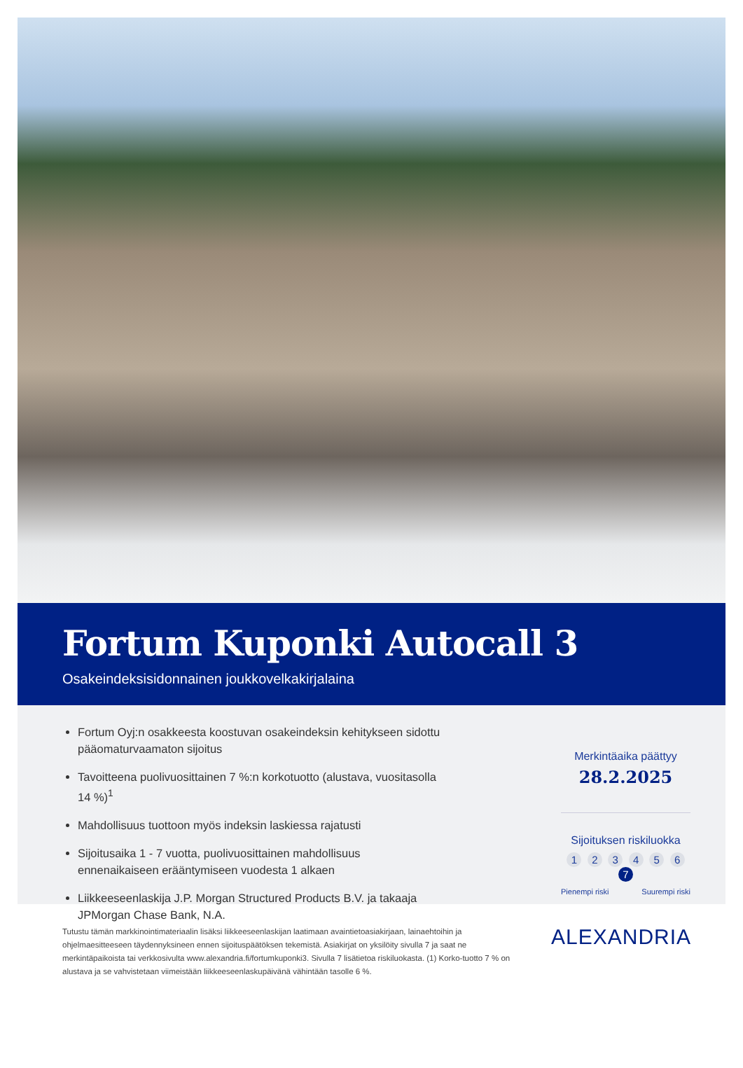Fortum Kuponki Autocall 3
Osakeindeksisidonnainen joukkovelkakirjalaina
Fortum Oyj:n osakkeesta koostuvan osakeindeksin kehitykseen sidottu pääomaturvaamaton sijoitus
Tavoitteena puolivuosittainen 7 %:n korkotuotto (alustava, vuositasolla 14 %)<sup>1</sup>
Mahdollisuus tuottoon myös indeksin laskiessa rajatusti
Sijoitusaika 1 - 7 vuotta, puolivuosittainen mahdollisuus ennenaikaiseen erääntymiseen vuodesta 1 alkaen
Liikkeeseenlaskija J.P. Morgan Structured Products B.V. ja takaaja JPMorgan Chase Bank, N.A.
Merkintäaika päättyy
28.2.2025
Sijoituksen riskiluokka
1 2 3 4 5 6 7
Pienempi riski Suurempi riski
Tutustu tämän markkinointimateriaalin lisäksi liikkeeseenlaskijan laatimaan avaintietoasiakirjaan, lainaehtoihin ja ohjelmaesitteeseen täydennyksineen ennen sijoituspäätöksen tekemistä. Asiakirjat on yksilöity sivulla 7 ja saat ne merkintäpaikoista tai verkkosivulta www.alexandria.fi/fortumkuponki3. Sivulla 7 lisätietoa riskiluokasta. (1) Korko-tuotto 7 % on alustava ja se vahvistetaan viimeistään liikkeeseenlaskupäivänä vähintään tasolle 6 %.
ALEXANDRIA